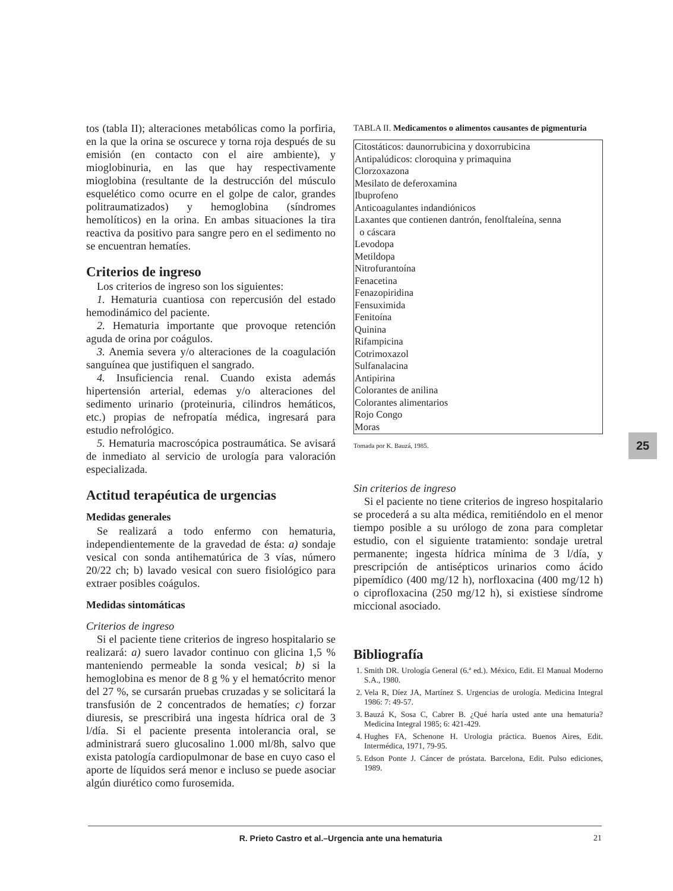tos (tabla II); alteraciones metabólicas como la porfiria, en la que la orina se oscurece y torna roja después de su emisión (en contacto con el aire ambiente), y mioglobinuria, en las que hay respectivamente mioglobina (resultante de la destrucción del músculo esquelético como ocurre en el golpe de calor, grandes politraumatizados) y hemoglobina (síndromes hemolíticos) en la orina. En ambas situaciones la tira reactiva da positivo para sangre pero en el sedimento no se encuentran hematíes.
Criterios de ingreso
Los criterios de ingreso son los siguientes:
1. Hematuria cuantiosa con repercusión del estado hemodinámico del paciente.
2. Hematuria importante que provoque retención aguda de orina por coágulos.
3. Anemia severa y/o alteraciones de la coagulación sanguínea que justifiquen el sangrado.
4. Insuficiencia renal. Cuando exista además hipertensión arterial, edemas y/o alteraciones del sedimento urinario (proteinuria, cilindros hemáticos, etc.) propias de nefropatía médica, ingresará para estudio nefrológico.
5. Hematuria macroscópica postraumática. Se avisará de inmediato al servicio de urología para valoración especializada.
Actitud terapéutica de urgencias
Medidas generales
Se realizará a todo enfermo con hematuria, independientemente de la gravedad de ésta: a) sondaje vesical con sonda antihematúrica de 3 vías, número 20/22 ch; b) lavado vesical con suero fisiológico para extraer posibles coágulos.
Medidas sintomáticas
Criterios de ingreso
Si el paciente tiene criterios de ingreso hospitalario se realizará: a) suero lavador continuo con glicina 1,5 % manteniendo permeable la sonda vesical; b) si la hemoglobina es menor de 8 g % y el hematócrito menor del 27 %, se cursarán pruebas cruzadas y se solicitará la transfusión de 2 concentrados de hematíes; c) forzar diuresis, se prescribirá una ingesta hídrica oral de 3 l/día. Si el paciente presenta intolerancia oral, se administrará suero glucosalino 1.000 ml/8h, salvo que exista patología cardiopulmonar de base en cuyo caso el aporte de líquidos será menor e incluso se puede asociar algún diurético como furosemida.
TABLA II. Medicamentos o alimentos causantes de pigmenturia
| Citostáticos: daunorrubicina y doxorrubicina Antipalúdicos: cloroquina y primaquina Clorzoxazona Mesilato de deferoxamina Ibuprofeno Anticoagulantes indandiónicos Laxantes que contienen dantrón, fenolftaleína, senna o cáscara Levodopa Metildopa Nitrofurantoína Fenacetina Fenazopiridina Fensuximida Fenitoína Quinina Rifampicina Cotrimoxazol Sulfanalacina Antipirina Colorantes de anilina Colorantes alimentarios Rojo Congo Moras |
Tomada por K. Bauzá, 1985.
Sin criterios de ingreso
Si el paciente no tiene criterios de ingreso hospitalario se procederá a su alta médica, remitiéndolo en el menor tiempo posible a su urólogo de zona para completar estudio, con el siguiente tratamiento: sondaje uretral permanente; ingesta hídrica mínima de 3 l/día, y prescripción de antisépticos urinarios como ácido pipemídico (400 mg/12 h), norfloxacina (400 mg/12 h) o ciprofloxacina (250 mg/12 h), si existiese síndrome miccional asociado.
Bibliografía
1. Smith DR. Urología General (6.ª ed.). México, Edit. El Manual Moderno S.A., 1980.
2. Vela R, Díez JA, Martínez S. Urgencias de urología. Medicina Integral 1986: 7: 49-57.
3. Bauzá K, Sosa C, Cabrer B. ¿Qué haría usted ante una hematuria? Medicina Integral 1985; 6: 421-429.
4. Hughes FA, Schenone H. Urologia práctica. Buenos Aires, Edit. Intermédica, 1971, 79-95.
5. Edson Ponte J. Cáncer de próstata. Barcelona, Edit. Pulso ediciones, 1989.
25
R. Prieto Castro et al.–Urgencia ante una hematuria 21